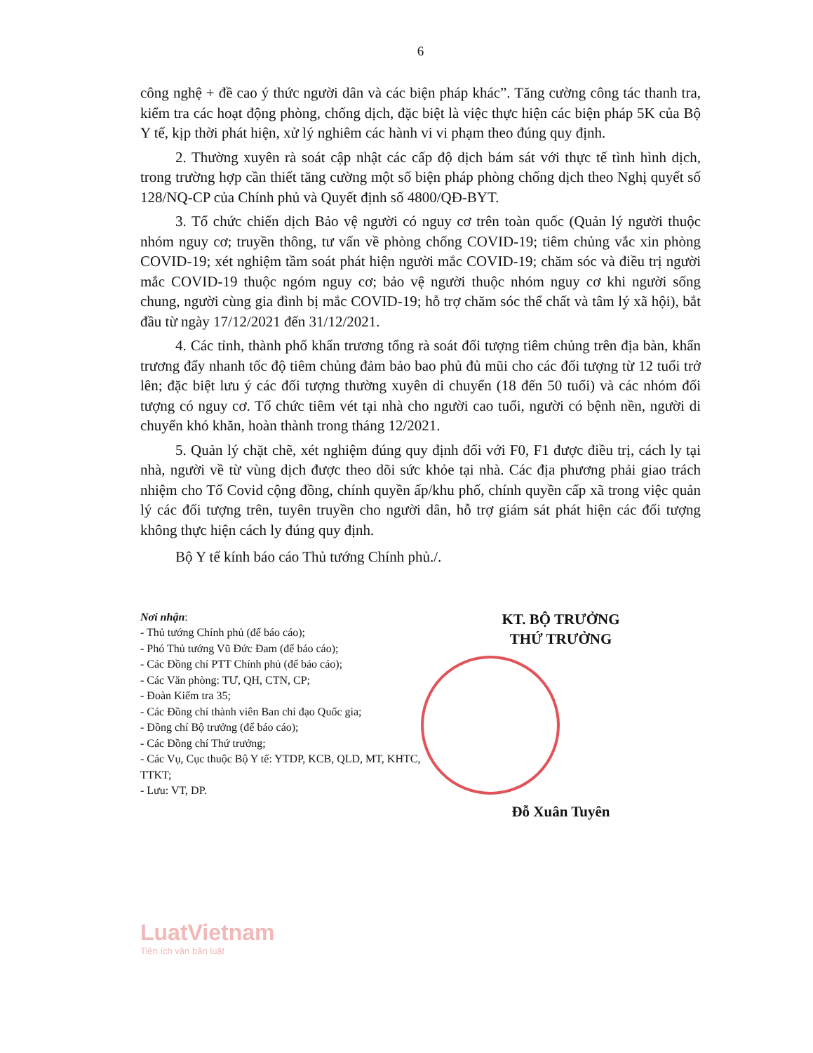6
công nghệ + đề cao ý thức người dân và các biện pháp khác”. Tăng cường công tác thanh tra, kiểm tra các hoạt động phòng, chống dịch, đặc biệt là việc thực hiện các biện pháp 5K của Bộ Y tế, kịp thời phát hiện, xử lý nghiêm các hành vi vi phạm theo đúng quy định.
2. Thường xuyên rà soát cập nhật các cấp độ dịch bám sát với thực tế tình hình dịch, trong trường hợp cần thiết tăng cường một số biện pháp phòng chống dịch theo Nghị quyết số 128/NQ-CP của Chính phủ và Quyết định số 4800/QĐ-BYT.
3. Tổ chức chiến dịch Bảo vệ người có nguy cơ trên toàn quốc (Quản lý người thuộc nhóm nguy cơ; truyền thông, tư vấn về phòng chống COVID-19; tiêm chủng vắc xin phòng COVID-19; xét nghiệm tầm soát phát hiện người mắc COVID-19; chăm sóc và điều trị người mắc COVID-19 thuộc ngóm nguy cơ; bảo vệ người thuộc nhóm nguy cơ khi người sống chung, người cùng gia đình bị mắc COVID-19; hỗ trợ chăm sóc thể chất và tâm lý xã hội), bắt đầu từ ngày 17/12/2021 đến 31/12/2021.
4. Các tỉnh, thành phố khẩn trương tổng rà soát đối tượng tiêm chủng trên địa bàn, khẩn trương đẩy nhanh tốc độ tiêm chủng đảm bảo bao phủ đủ mũi cho các đối tượng từ 12 tuổi trở lên; đặc biệt lưu ý các đối tượng thường xuyên di chuyển (18 đến 50 tuổi) và các nhóm đối tượng có nguy cơ. Tổ chức tiêm vét tại nhà cho người cao tuổi, người có bệnh nền, người di chuyển khó khăn, hoàn thành trong tháng 12/2021.
5. Quản lý chặt chẽ, xét nghiệm đúng quy định đối với F0, F1 được điều trị, cách ly tại nhà, người về từ vùng dịch được theo dõi sức khỏe tại nhà. Các địa phương phải giao trách nhiệm cho Tổ Covid cộng đồng, chính quyền ấp/khu phố, chính quyền cấp xã trong việc quản lý các đối tượng trên, tuyên truyền cho người dân, hỗ trợ giám sát phát hiện các đối tượng không thực hiện cách ly đúng quy định.
Bộ Y tế kính báo cáo Thủ tướng Chính phủ./.
Nơi nhận:
- Thủ tướng Chính phủ (để báo cáo);
- Phó Thủ tướng Vũ Đức Đam (để báo cáo);
- Các Đồng chí PTT Chính phủ (để báo cáo);
- Các Văn phòng: TƯ, QH, CTN, CP;
- Đoàn Kiểm tra 35;
- Các Đồng chí thành viên Ban chỉ đạo Quốc gia;
- Đồng chí Bộ trưởng (để báo cáo);
- Các Đồng chí Thứ trưởng;
- Các Vụ, Cục thuộc Bộ Y tế: YTDP, KCB, QLD, MT, KHTC, TTKT;
- Lưu: VT, DP.
KT. BỘ TRƯỞNG
THỨ TRƯỞNG
Đỗ Xuân Tuyên
LuatVietnam
Tiện ích văn bản luật